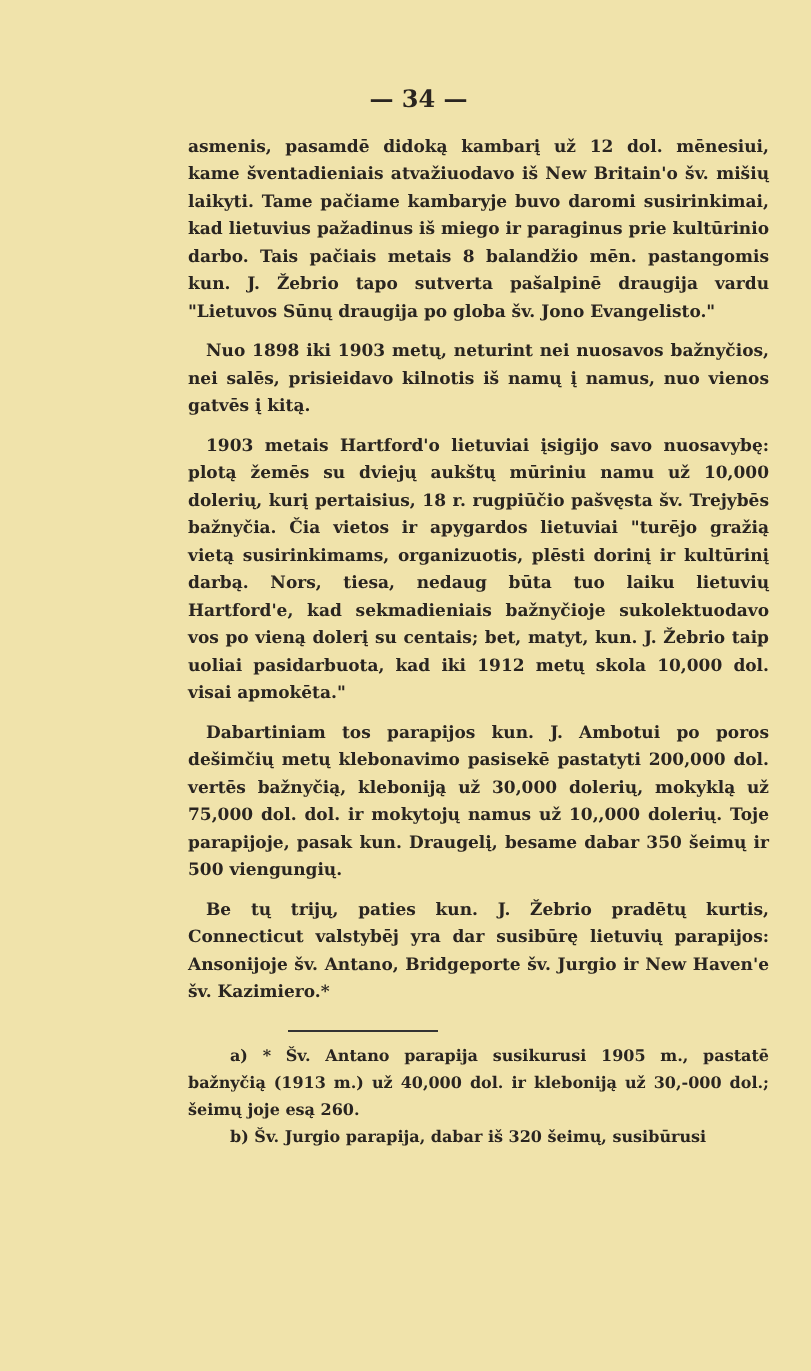— 34 —
asmenis, pasamdē didoką kambarį už 12 dol. mēnesiui, kame šventadieniais atvažiuodavo iš New Britain'o šv. mišių laikyti. Tame pačiame kambaryje buvo daromi susirinkimai, kad lietuvius pažadinus iš miego ir paraginus prie kultūrinio darbo. Tais pačiais metais 8 balandžio mēn. pastangomis kun. J. Žebrio tapo sutverta pašalpinē draugija vardu "Lietuvos Sūnų draugija po globa šv. Jono Evangelisto."
Nuo 1898 iki 1903 metų, neturint nei nuosavos bažnyčios, nei salēs, prisieidavo kilnotis iš namų į namus, nuo vienos gatvēs į kitą.
1903 metais Hartford'o lietuviai įsigijo savo nuosavybę: plotą žemēs su dviejų aukštų mūriniu namu už 10,000 dolerių, kurį pertaisius, 18 r. rugpiūčio pašvęsta šv. Trejybēs bažnyčia. Čia vietos ir apygardos lietuviai "turējo gražią vietą susirinkimams, organizuotis, plēsti dorinį ir kultūrinį darbą. Nors, tiesa, nedaug būta tuo laiku lietuvių Hartford'e, kad sekmadieniais bažnyčioje sukolektuodavo vos po vieną dolerį su centais; bet, matyt, kun. J. Žebrio taip uoliai pasidarbuota, kad iki 1912 metų skola 10,000 dol. visai apmokēta."
Dabartiniam tos parapijos kun. J. Ambotui po poros dešimčių metų klebonavimo pasisekē pastatyti 200,000 dol. vertēs bažnyčią, kleboniją už 30,000 dolerių, mokyklą už 75,000 dol. dol. ir mokytojų namus už 10,,000 dolerių. Toje parapijoje, pasak kun. Draugelį, besame dabar 350 šeimų ir 500 viengungių.
Be tų trijų, paties kun. J. Žebrio pradētų kurtis, Connecticut valstybēj yra dar susibūrę lietuvių parapijos: Ansonijoje šv. Antano, Bridgeporte šv. Jurgio ir New Haven'e šv. Kazimiero.*
a) * Šv. Antano parapija susikurusi 1905 m., pastatē bažnyčią (1913 m.) už 40,000 dol. ir kleboniją už 30,-000 dol.; šeimų joje esą 260.
b) Šv. Jurgio parapija, dabar iš 320 šeimų, susibūrusi